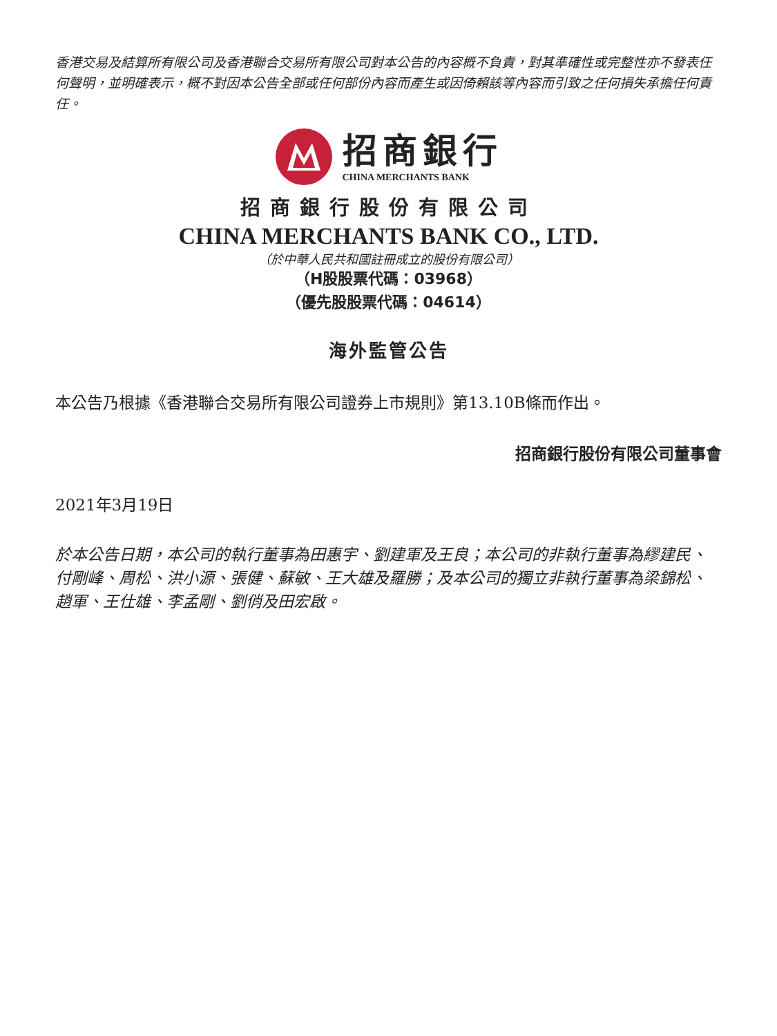香港交易及結算所有限公司及香港聯合交易所有限公司對本公告的內容概不負責，對其準確性或完整性亦不發表任何聲明，並明確表示，概不對因本公告全部或任何部份內容而產生或因倚賴該等內容而引致之任何損失承擔任何責任。
招商銀行
CHINA MERCHANTS BANK
招商銀行股份有限公司
CHINA MERCHANTS BANK CO., LTD.
（於中華人民共和國註冊成立的股份有限公司）
（H股股票代碼：03968）
（優先股股票代碼：04614）
海外監管公告
本公告乃根據《香港聯合交易所有限公司證券上市規則》第13.10B條而作出。
招商銀行股份有限公司董事會
2021年3月19日
於本公告日期，本公司的執行董事為田惠宇、劉建軍及王良；本公司的非執行董事為繆建民、付剛峰、周松、洪小源、張健、蘇敏、王大雄及羅勝；及本公司的獨立非執行董事為梁錦松、趙軍、王仕雄、李孟剛、劉俏及田宏啟。